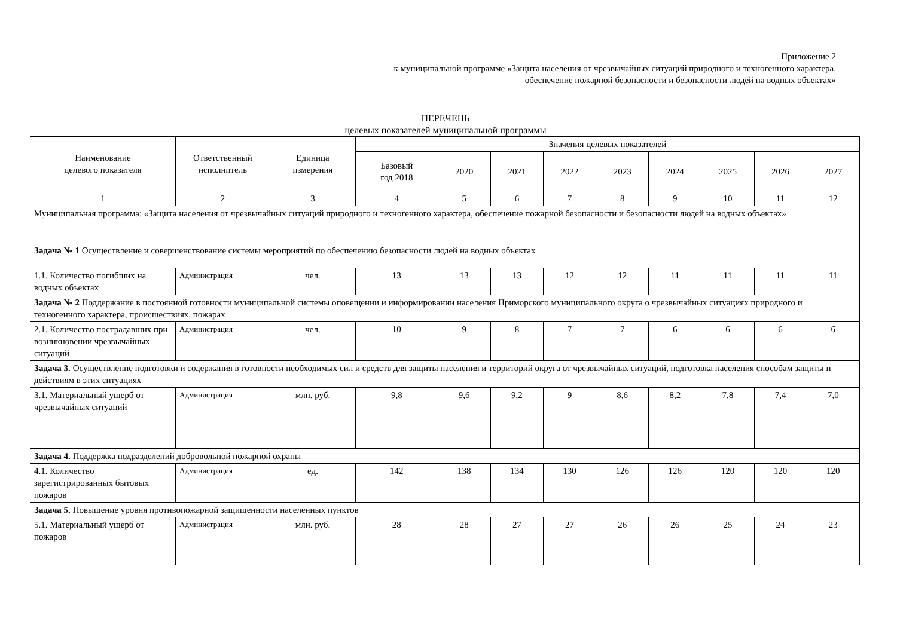Приложение 2
к муниципальной программе «Защита населения от чрезвычайных ситуаций природного и техногенного характера,
обеспечение пожарной безопасности и безопасности людей на водных объектах»
ПЕРЕЧЕНЬ
целевых показателей муниципальной программы
| Наименование целевого показателя | Ответственный исполнитель | Единица измерения | Значения целевых показателей | | | | | | | | |
| --- | --- | --- | --- | --- | --- | --- | --- | --- | --- | --- | --- |
| | | | Базовый год 2018 | 2020 | 2021 | 2022 | 2023 | 2024 | 2025 | 2026 | 2027 |
| 1 | 2 | 3 | 4 | 5 | 6 | 7 | 8 | 9 | 10 | 11 | 12 |
| Муниципальная программа: «Защита населения от чрезвычайных ситуаций природного и техногенного характера, обеспечение пожарной безопасности и безопасности людей на водных объектах» | | | | | | | | | | | |
| Задача № 1 Осуществление и совершенствование системы мероприятий по обеспечению безопасности людей на водных объектах | | | | | | | | | | | |
| 1.1. Количество погибших на водных объектах | Администрация | чел. | 13 | 13 | 13 | 12 | 12 | 11 | 11 | 11 | 11 |
| Задача № 2 Поддержание в постоянной готовности муниципальной системы оповещении и информировании населения Приморского муниципального округа о чрезвычайных ситуациях природного и техногенного характера, происшествиях, пожарах | | | | | | | | | | | |
| 2.1. Количество пострадавших при возникновении чрезвычайных ситуаций | Администрация | чел. | 10 | 9 | 8 | 7 | 7 | 6 | 6 | 6 | 6 |
| Задача 3. Осуществление подготовки и содержания в готовности необходимых сил и средств для защиты населения и территорий округа от чрезвычайных ситуаций, подготовка населения способам защиты и действиям в этих ситуациях | | | | | | | | | | | |
| 3.1. Материальный ущерб от чрезвычайных ситуаций | Администрация | млн. руб. | 9,8 | 9,6 | 9,2 | 9 | 8,6 | 8,2 | 7,8 | 7,4 | 7,0 |
| Задача 4. Поддержка подразделений добровольной пожарной охраны | | | | | | | | | | | |
| 4.1. Количество зарегистрированных бытовых пожаров | Администрация | ед. | 142 | 138 | 134 | 130 | 126 | 126 | 120 | 120 | 120 |
| Задача 5. Повышение уровня противопожарной защищенности населенных пунктов | | | | | | | | | | | |
| 5.1. Материальный ущерб от пожаров | Администрация | млн. руб. | 28 | 28 | 27 | 27 | 26 | 26 | 25 | 24 | 23 |